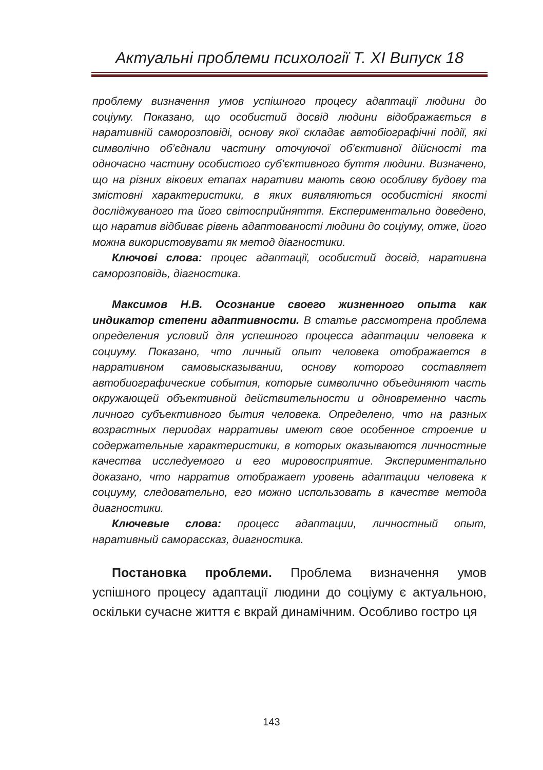Актуальні проблеми психології Т. XI Випуск 18
проблему визначення умов успішного процесу адаптації людини до соціуму. Показано, що особистий досвід людини відображається в наративній саморозповіді, основу якої складає автобіографічні події, які символічно об’єднали частину оточуючої об’єктивної дійсності та одночасно частину особистого суб’єктивного буття людини. Визначено, що на різних вікових етапах наративи мають свою особливу будову та змістовні характеристики, в яких виявляються особистісні якості досліджуваного та його світосприйняття. Експериментально доведено, що наратив відбиває рівень адаптованості людини до соціуму, отже, його можна використовувати як метод діагностики.
Ключові слова: процес адаптації, особистий досвід, наративна саморозповідь, діагностика.
Максимов Н.В. Осознание своего жизненного опыта как индикатор степени адаптивности. В статье рассмотрена проблема определения условий для успешного процесса адаптации человека к социуму. Показано, что личный опыт человека отображается в нарративном самовысказывании, основу которого составляет автобиографические события, которые символично объединяют часть окружающей объективной действительности и одновременно часть личного субъективного бытия человека. Определено, что на разных возрастных периодах нарративы имеют свое особенное строение и содержательные характеристики, в которых оказываются личностные качества исследуемого и его мировосприятие. Экспериментально доказано, что нарратив отображает уровень адаптации человека к социуму, следовательно, его можно использовать в качестве метода диагностики.
Ключевые слова: процесс адаптации, личностный опыт, наративный саморассказ, диагностика.
Постановка проблеми. Проблема визначення умов успішного процесу адаптації людини до соціуму є актуальною, оскільки сучасне життя є вкрай динамічним. Особливо гостро ця
143